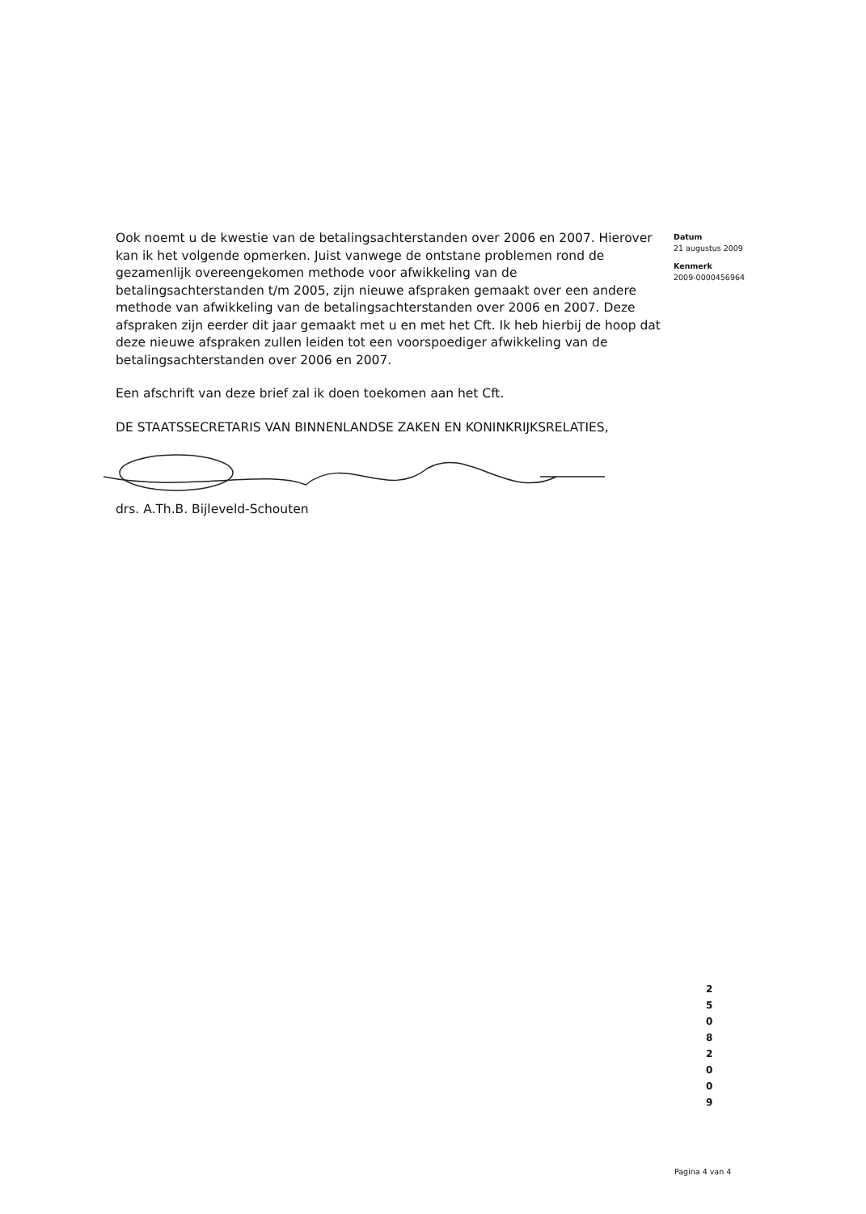Ook noemt u de kwestie van de betalingsachterstanden over 2006 en 2007. Hierover kan ik het volgende opmerken. Juist vanwege de ontstane problemen rond de gezamenlijk overeengekomen methode voor afwikkeling van de betalingsachterstanden t/m 2005, zijn nieuwe afspraken gemaakt over een andere methode van afwikkeling van de betalingsachterstanden over 2006 en 2007. Deze afspraken zijn eerder dit jaar gemaakt met u en met het Cft. Ik heb hierbij de hoop dat deze nieuwe afspraken zullen leiden tot een voorspoediger afwikkeling van de betalingsachterstanden over 2006 en 2007.
Een afschrift van deze brief zal ik doen toekomen aan het Cft.
DE STAATSSECRETARIS VAN BINNENLANDSE ZAKEN EN KONINKRIJKSRELATIES,
drs. A.Th.B. Bijleveld-Schouten
Datum
21 augustus 2009
Kenmerk
2009-0000456964
2 5 0 8 2 0 0 9
Pagina 4 van 4